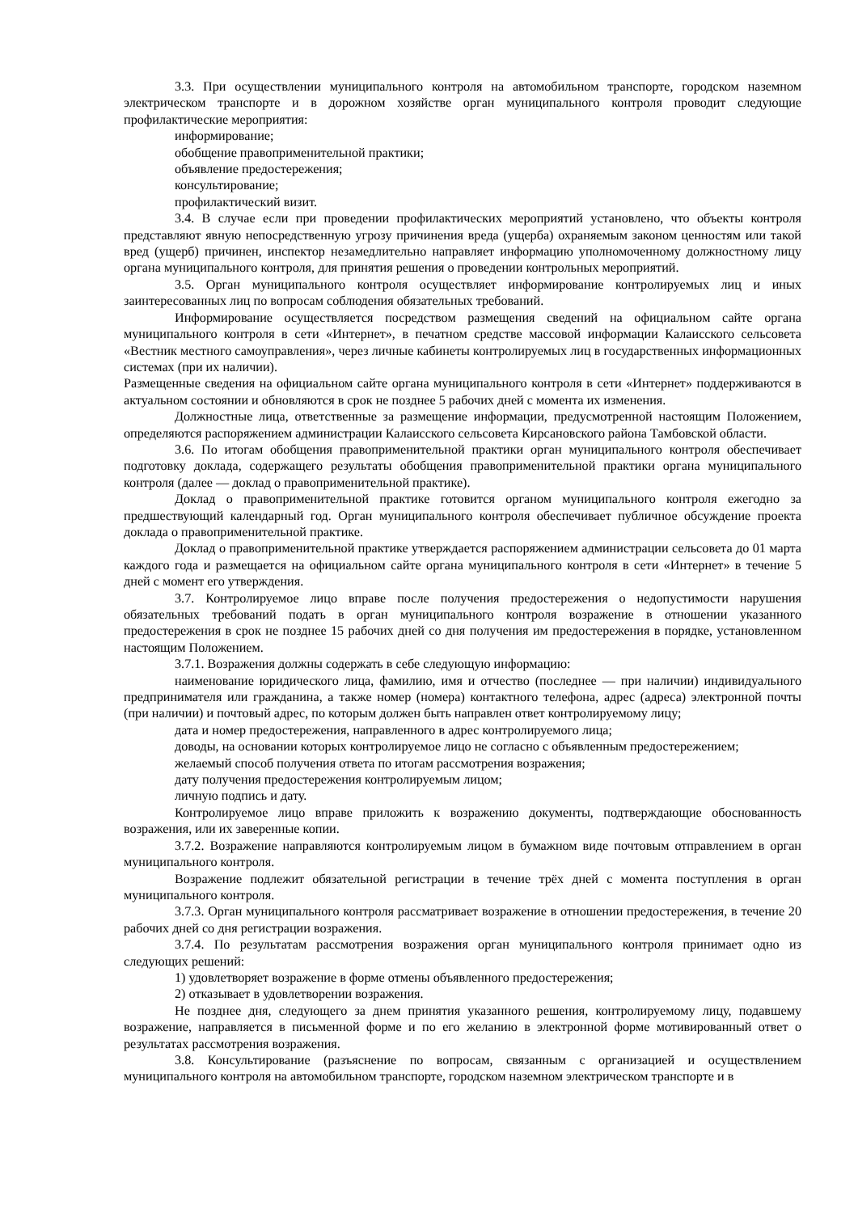3.3. При осуществлении муниципального контроля на автомобильном транспорте, городском наземном электрическом транспорте и в дорожном хозяйстве орган муниципального контроля проводит следующие профилактические мероприятия:
информирование;
обобщение правоприменительной практики;
объявление предостережения;
консультирование;
профилактический визит.
3.4. В случае если при проведении профилактических мероприятий установлено, что объекты контроля представляют явную непосредственную угрозу причинения вреда (ущерба) охраняемым законом ценностям или такой вред (ущерб) причинен, инспектор незамедлительно направляет информацию уполномоченному должностному лицу органа муниципального контроля, для принятия решения о проведении контрольных мероприятий.
3.5. Орган муниципального контроля осуществляет информирование контролируемых лиц и иных заинтересованных лиц по вопросам соблюдения обязательных требований.
Информирование осуществляется посредством размещения сведений на официальном сайте органа муниципального контроля в сети «Интернет», в печатном средстве массовой информации Калаисского сельсовета «Вестник местного самоуправления», через личные кабинеты контролируемых лиц в государственных информационных системах (при их наличии).
Размещенные сведения на официальном сайте органа муниципального контроля в сети «Интернет» поддерживаются в актуальном состоянии и обновляются в срок не позднее 5 рабочих дней с момента их изменения.
Должностные лица, ответственные за размещение информации, предусмотренной настоящим Положением, определяются распоряжением администрации Калаисского сельсовета Кирсановского района Тамбовской области.
3.6. По итогам обобщения правоприменительной практики орган муниципального контроля обеспечивает подготовку доклада, содержащего результаты обобщения правоприменительной практики органа муниципального контроля (далее — доклад о правоприменительной практике).
Доклад о правоприменительной практике готовится органом муниципального контроля ежегодно за предшествующий календарный год. Орган муниципального контроля обеспечивает публичное обсуждение проекта доклада о правоприменительной практике.
Доклад о правоприменительной практике утверждается распоряжением администрации сельсовета до 01 марта каждого года и размещается на официальном сайте органа муниципального контроля в сети «Интернет» в течение 5 дней с момент его утверждения.
3.7. Контролируемое лицо вправе после получения предостережения о недопустимости нарушения обязательных требований подать в орган муниципального контроля возражение в отношении указанного предостережения в срок не позднее 15 рабочих дней со дня получения им предостережения в порядке, установленном настоящим Положением.
3.7.1. Возражения должны содержать в себе следующую информацию:
наименование юридического лица, фамилию, имя и отчество (последнее — при наличии) индивидуального предпринимателя или гражданина, а также номер (номера) контактного телефона, адрес (адреса) электронной почты (при наличии) и почтовый адрес, по которым должен быть направлен ответ контролируемому лицу;
дата и номер предостережения, направленного в адрес контролируемого лица;
доводы, на основании которых контролируемое лицо не согласно с объявленным предостережением;
желаемый способ получения ответа по итогам рассмотрения возражения;
дату получения предостережения контролируемым лицом;
личную подпись и дату.
Контролируемое лицо вправе приложить к возражению документы, подтверждающие обоснованность возражения, или их заверенные копии.
3.7.2. Возражение направляются контролируемым лицом в бумажном виде почтовым отправлением в орган муниципального контроля.
Возражение подлежит обязательной регистрации в течение трёх дней с момента поступления в орган муниципального контроля.
3.7.3. Орган муниципального контроля рассматривает возражение в отношении предостережения, в течение 20 рабочих дней со дня регистрации возражения.
3.7.4. По результатам рассмотрения возражения орган муниципального контроля принимает одно из следующих решений:
1) удовлетворяет возражение в форме отмены объявленного предостережения;
2) отказывает в удовлетворении возражения.
Не позднее дня, следующего за днем принятия указанного решения, контролируемому лицу, подавшему возражение, направляется в письменной форме и по его желанию в электронной форме мотивированный ответ о результатах рассмотрения возражения.
3.8. Консультирование (разъяснение по вопросам, связанным с организацией и осуществлением муниципального контроля на автомобильном транспорте, городском наземном электрическом транспорте и в